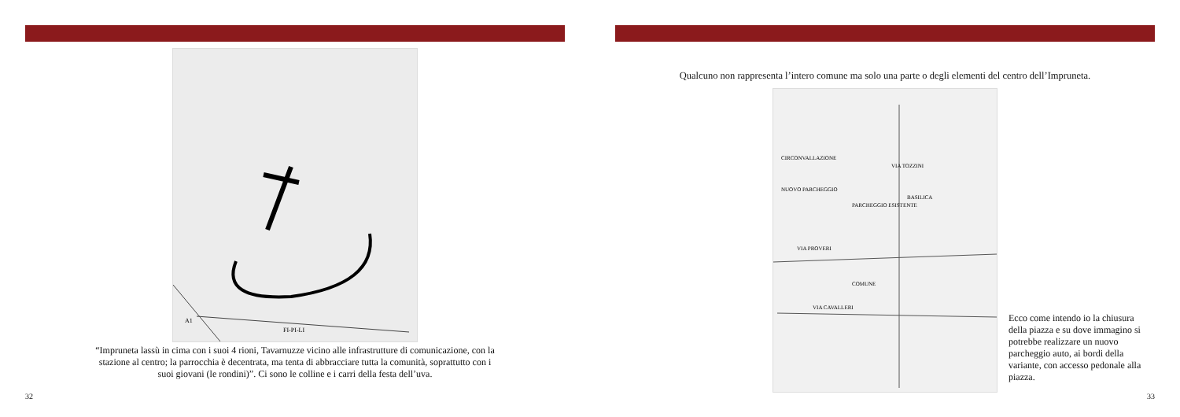FI-PI-LI
A1
“Impruneta lassù in cima con i suoi 4 rioni, Tavarnuzze vicino alle infrastrutture di comunicazione, con la stazione al centro; la parrocchia è decentrata, ma tenta di abbracciare tutta la comunità, soprattutto con i suoi giovani (le rondini)”. Ci sono le colline e i carri della festa dell’uva.
32
Qualcuno non rappresenta l’intero comune ma solo una parte o degli elementi del centro dell’Impruneta.
CIRCONVALLAZIONE
NUOVO PARCHEGGIO
PARCHEGGIO ESISTENTE
VIA TOZZINI
BASILICA
VIA PROVERI
COMUNE
VIA CAVALLERI
Ecco come intendo io la chiusura della piazza e su dove immagino si potrebbe realizzare un nuovo parcheggio auto, ai bordi della variante, con accesso pedonale alla piazza.
33